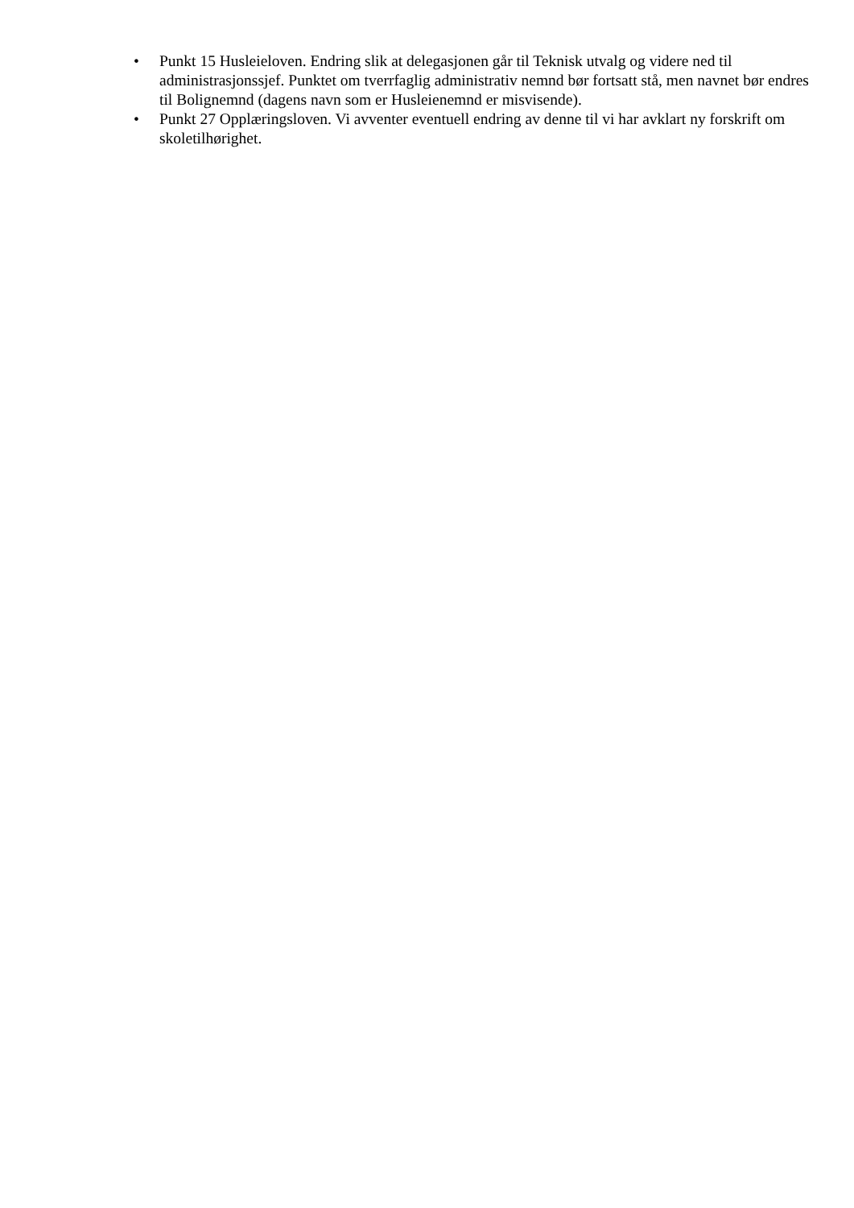• Punkt 15 Husleieloven. Endring slik at delegasjonen går til Teknisk utvalg og videre ned til administrasjonssjef. Punktet om tverrfaglig administrativ nemnd bør fortsatt stå, men navnet bør endres til Bolignemnd (dagens navn som er Husleienemnd er misvisende).
• Punkt 27 Opplæringsloven. Vi avventer eventuell endring av denne til vi har avklart ny forskrift om skoletilhørighet.